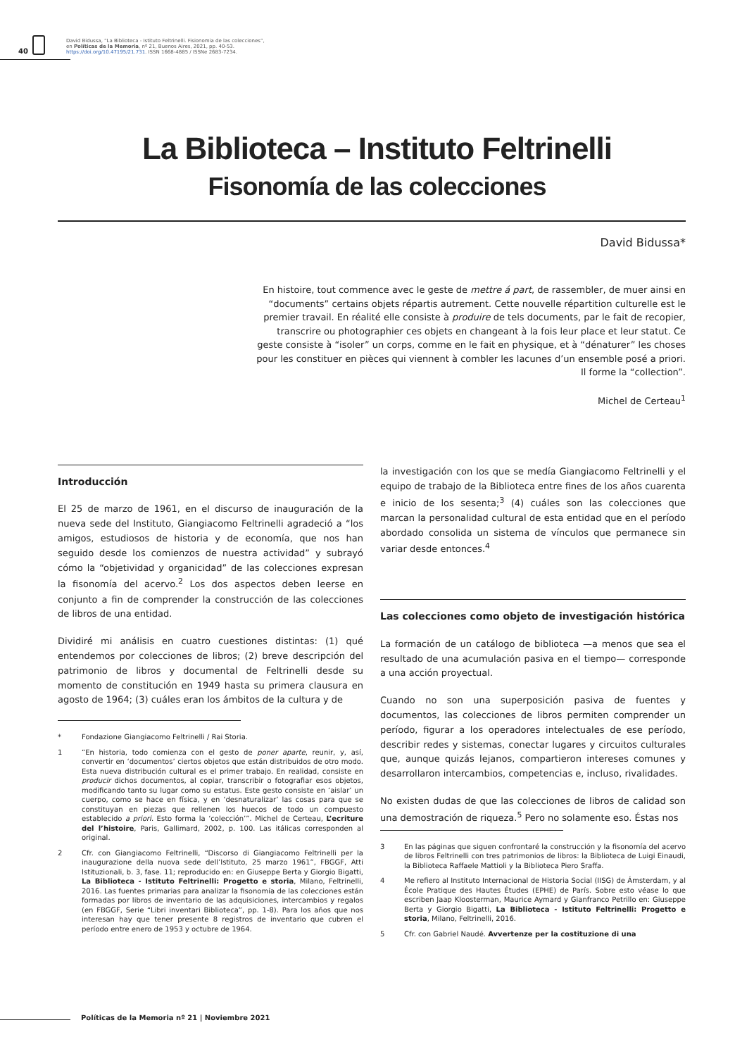40
David Bidussa, “La Biblioteca - Istituto Feltrinelli. Fisionomia de las colecciones”,
en Políticas de la Memoria, nº 21, Buenos Aires, 2021, pp. 40-53.
https://doi.org/10.47195/21.731. ISSN 1668-4885 / ISSNe 2683-7234.
La Biblioteca – Instituto Feltrinelli
Fisonomía de las colecciones
David Bidussa*
En histoire, tout commence avec le geste de mettre á part, de rassembler, de muer ainsi en “documents” certains objets répartis autrement. Cette nouvelle répartition culturelle est le premier travail. En réalité elle consiste à produire de tels documents, par le fait de recopier, transcrire ou photographier ces objets en changeant à la fois leur place et leur statut. Ce geste consiste à “isoler” un corps, comme en le fait en physique, et à “dénaturer” les choses pour les constituer en pièces qui viennent à combler les lacunes d’un ensemble posé a priori. Il forme la “collection”.
Michel de Certeau<sup>1</sup>
Introducción
El 25 de marzo de 1961, en el discurso de inauguración de la nueva sede del Instituto, Giangiacomo Feltrinelli agradeció a “los amigos, estudiosos de historia y de economía, que nos han seguido desde los comienzos de nuestra actividad” y subrayó cómo la “objetividad y organicidad” de las colecciones expresan la fisonomía del acervo.<sup>2</sup> Los dos aspectos deben leerse en conjunto a fin de comprender la construcción de las colecciones de libros de una entidad.
Dividiré mi análisis en cuatro cuestiones distintas: (1) qué entendemos por colecciones de libros; (2) breve descripción del patrimonio de libros y documental de Feltrinelli desde su momento de constitución en 1949 hasta su primera clausura en agosto de 1964; (3) cuáles eran los ámbitos de la cultura y de
* Fondazione Giangiacomo Feltrinelli / Rai Storia.
1 “En historia, todo comienza con el gesto de poner aparte, reunir, y, así, convertir en ‘documentos’ ciertos objetos que están distribuidos de otro modo. Esta nueva distribución cultural es el primer trabajo. En realidad, consiste en producir dichos documentos, al copiar, transcribir o fotografiar esos objetos, modificando tanto su lugar como su estatus. Este gesto consiste en ‘aislar’ un cuerpo, como se hace en física, y en ‘desnaturalizar’ las cosas para que se constituyan en piezas que rellenen los huecos de todo un compuesto establecido a priori. Esto forma la ‘colección’”. Michel de Certeau, L’ecriture del l’histoire, Paris, Gallimard, 2002, p. 100. Las itálicas corresponden al original.
2 Cfr. con Giangiacomo Feltrinelli, “Discorso di Giangiacomo Feltrinelli per la inaugurazione della nuova sede dell’Istituto, 25 marzo 1961”, FBGGF, Atti Istituzionali, b. 3, fase. 11; reproducido en: en Giuseppe Berta y Giorgio Bigatti, La Biblioteca - Istituto Feltrinelli: Progetto e storia, Milano, Feltrinelli, 2016. Las fuentes primarias para analizar la fisonomía de las colecciones están formadas por libros de inventario de las adquisiciones, intercambios y regalos (en FBGGF, Serie “Libri inventari Biblioteca”, pp. 1-8). Para los años que nos interesan hay que tener presente 8 registros de inventario que cubren el período entre enero de 1953 y octubre de 1964.
la investigación con los que se medía Giangiacomo Feltrinelli y el equipo de trabajo de la Biblioteca entre fines de los años cuarenta e inicio de los sesenta;<sup>3</sup> (4) cuáles son las colecciones que marcan la personalidad cultural de esta entidad que en el período abordado consolida un sistema de vínculos que permanece sin variar desde entonces.<sup>4</sup>
Las colecciones como objeto de investigación histórica
La formación de un catálogo de biblioteca —a menos que sea el resultado de una acumulación pasiva en el tiempo— corresponde a una acción proyectual.
Cuando no son una superposición pasiva de fuentes y documentos, las colecciones de libros permiten comprender un período, figurar a los operadores intelectuales de ese período, describir redes y sistemas, conectar lugares y circuitos culturales que, aunque quizás lejanos, compartieron intereses comunes y desarrollaron intercambios, competencias e, incluso, rivalidades.
No existen dudas de que las colecciones de libros de calidad son una demostración de riqueza.<sup>5</sup> Pero no solamente eso. Éstas nos
3 En las páginas que siguen confrontaré la construcción y la fisonomía del acervo de libros Feltrinelli con tres patrimonios de libros: la Biblioteca de Luigi Einaudi, la Biblioteca Raffaele Mattioli y la Biblioteca Piero Sraffa.
4 Me refiero al Instituto Internacional de Historia Social (IISG) de Ámsterdam, y al École Pratique des Hautes Études (EPHE) de París. Sobre esto véase lo que escriben Jaap Kloosterman, Maurice Aymard y Gianfranco Petrillo en: Giuseppe Berta y Giorgio Bigatti, La Biblioteca - Istituto Feltrinelli: Progetto e storia, Milano, Feltrinelli, 2016.
5 Cfr. con Gabriel Naudé. Avvertenze per la costituzione di una
Políticas de la Memoria nº 21 | Noviembre 2021